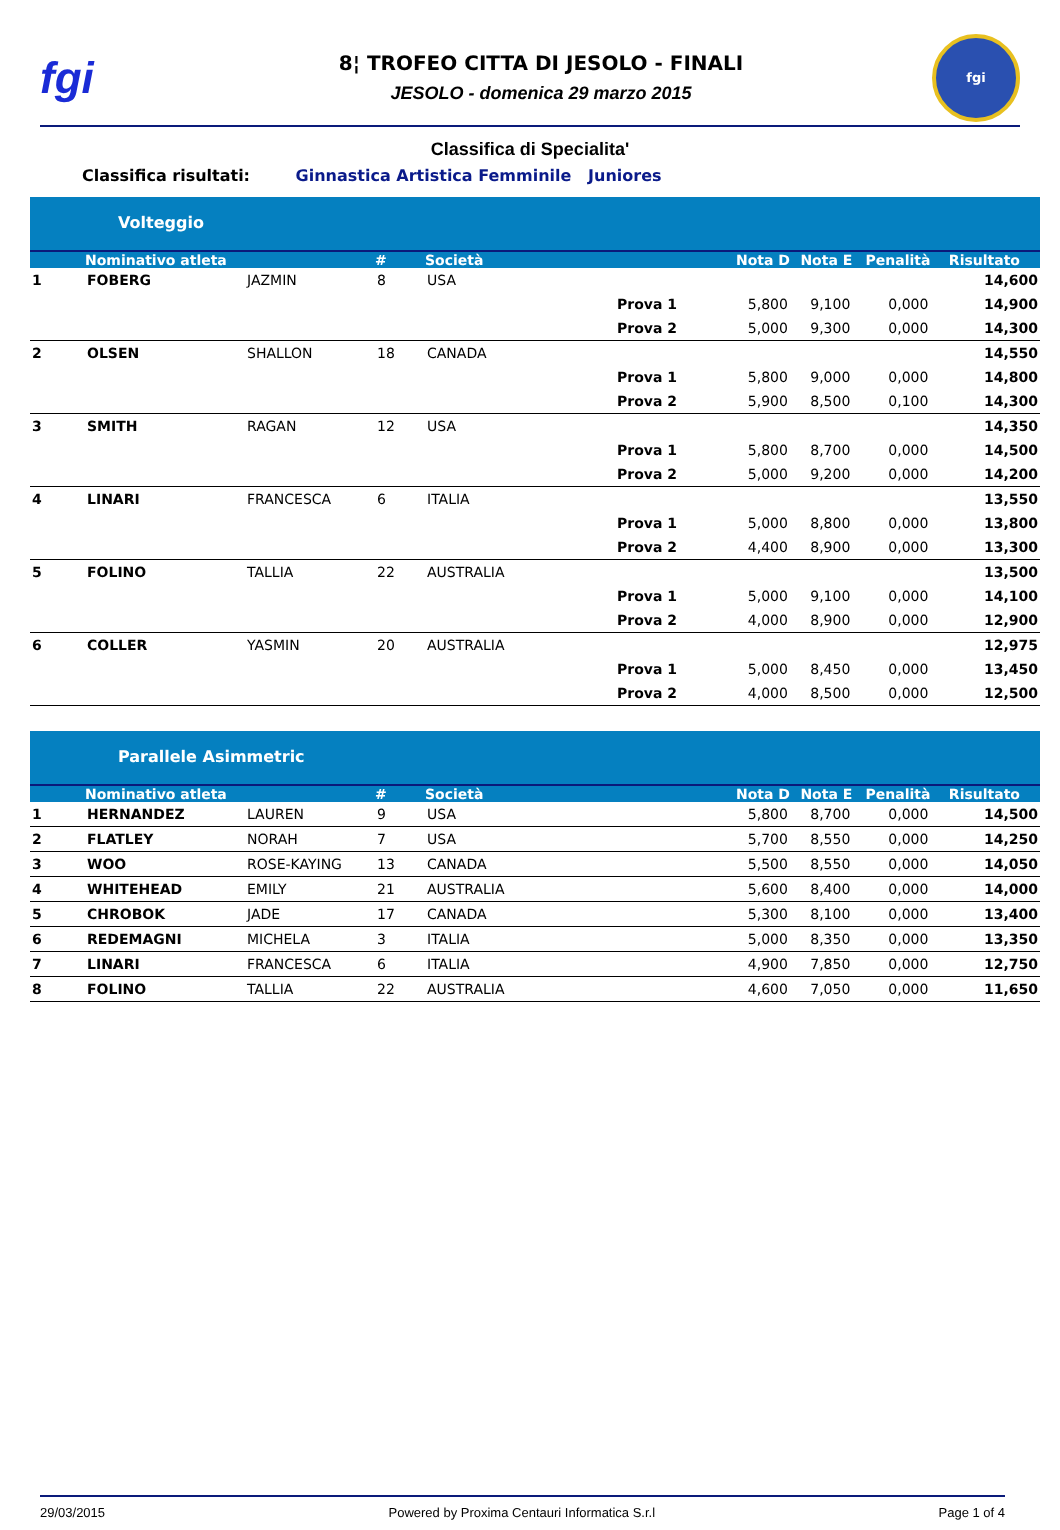fgi
8¦ TROFEO CITTA DI JESOLO - FINALI
JESOLO - domenica 29 marzo 2015
fgi
Classifica di Specialita'
Classifica risultati: Ginnastica Artistica Femminile Juniores
Volteggio
| | Nominativo atleta | | # | Società | | Nota D | Nota E | Penalità | Risultato |
| --- | --- | --- | --- | --- | --- | --- | --- | --- | --- |
| 1 | FOBERG | JAZMIN | 8 | USA | | | | | 14,600 |
| | | | | | Prova 1 | 5,800 | 9,100 | 0,000 | 14,900 |
| | | | | | Prova 2 | 5,000 | 9,300 | 0,000 | 14,300 |
| 2 | OLSEN | SHALLON | 18 | CANADA | | | | | 14,550 |
| | | | | | Prova 1 | 5,800 | 9,000 | 0,000 | 14,800 |
| | | | | | Prova 2 | 5,900 | 8,500 | 0,100 | 14,300 |
| 3 | SMITH | RAGAN | 12 | USA | | | | | 14,350 |
| | | | | | Prova 1 | 5,800 | 8,700 | 0,000 | 14,500 |
| | | | | | Prova 2 | 5,000 | 9,200 | 0,000 | 14,200 |
| 4 | LINARI | FRANCESCA | 6 | ITALIA | | | | | 13,550 |
| | | | | | Prova 1 | 5,000 | 8,800 | 0,000 | 13,800 |
| | | | | | Prova 2 | 4,400 | 8,900 | 0,000 | 13,300 |
| 5 | FOLINO | TALLIA | 22 | AUSTRALIA | | | | | 13,500 |
| | | | | | Prova 1 | 5,000 | 9,100 | 0,000 | 14,100 |
| | | | | | Prova 2 | 4,000 | 8,900 | 0,000 | 12,900 |
| 6 | COLLER | YASMIN | 20 | AUSTRALIA | | | | | 12,975 |
| | | | | | Prova 1 | 5,000 | 8,450 | 0,000 | 13,450 |
| | | | | | Prova 2 | 4,000 | 8,500 | 0,000 | 12,500 |
Parallele Asimmetric
| | Nominativo atleta | | # | Società | Nota D | Nota E | Penalità | Risultato |
| --- | --- | --- | --- | --- | --- | --- | --- | --- |
| 1 | HERNANDEZ | LAUREN | 9 | USA | 5,800 | 8,700 | 0,000 | 14,500 |
| 2 | FLATLEY | NORAH | 7 | USA | 5,700 | 8,550 | 0,000 | 14,250 |
| 3 | WOO | ROSE-KAYING | 13 | CANADA | 5,500 | 8,550 | 0,000 | 14,050 |
| 4 | WHITEHEAD | EMILY | 21 | AUSTRALIA | 5,600 | 8,400 | 0,000 | 14,000 |
| 5 | CHROBOK | JADE | 17 | CANADA | 5,300 | 8,100 | 0,000 | 13,400 |
| 6 | REDEMAGNI | MICHELA | 3 | ITALIA | 5,000 | 8,350 | 0,000 | 13,350 |
| 7 | LINARI | FRANCESCA | 6 | ITALIA | 4,900 | 7,850 | 0,000 | 12,750 |
| 8 | FOLINO | TALLIA | 22 | AUSTRALIA | 4,600 | 7,050 | 0,000 | 11,650 |
29/03/2015 Powered by Proxima Centauri Informatica S.r.l Page 1 of 4